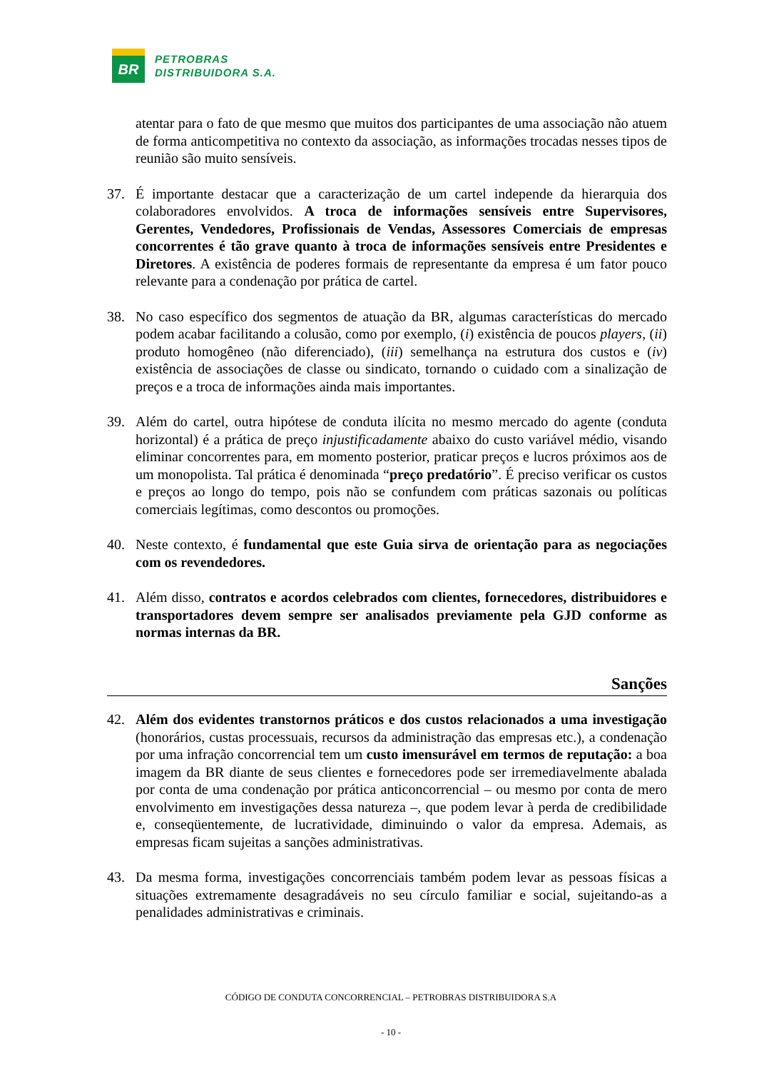BR
PETROBRAS
DISTRIBUIDORA S.A.
atentar para o fato de que mesmo que muitos dos participantes de uma associação não atuem de forma anticompetitiva no contexto da associação, as informações trocadas nesses tipos de reunião são muito sensíveis.
37. É importante destacar que a caracterização de um cartel independe da hierarquia dos colaboradores envolvidos. A troca de informações sensíveis entre Supervisores, Gerentes, Vendedores, Profissionais de Vendas, Assessores Comerciais de empresas concorrentes é tão grave quanto à troca de informações sensíveis entre Presidentes e Diretores. A existência de poderes formais de representante da empresa é um fator pouco relevante para a condenação por prática de cartel.
38. No caso específico dos segmentos de atuação da BR, algumas características do mercado podem acabar facilitando a colusão, como por exemplo, (i) existência de poucos players, (ii) produto homogêneo (não diferenciado), (iii) semelhança na estrutura dos custos e (iv) existência de associações de classe ou sindicato, tornando o cuidado com a sinalização de preços e a troca de informações ainda mais importantes.
39. Além do cartel, outra hipótese de conduta ilícita no mesmo mercado do agente (conduta horizontal) é a prática de preço injustificadamente abaixo do custo variável médio, visando eliminar concorrentes para, em momento posterior, praticar preços e lucros próximos aos de um monopolista. Tal prática é denominada “preço predatório”. É preciso verificar os custos e preços ao longo do tempo, pois não se confundem com práticas sazonais ou políticas comerciais legítimas, como descontos ou promoções.
40. Neste contexto, é fundamental que este Guia sirva de orientação para as negociações com os revendedores.
41. Além disso, contratos e acordos celebrados com clientes, fornecedores, distribuidores e transportadores devem sempre ser analisados previamente pela GJD conforme as normas internas da BR.
Sanções
42. Além dos evidentes transtornos práticos e dos custos relacionados a uma investigação (honorários, custas processuais, recursos da administração das empresas etc.), a condenação por uma infração concorrencial tem um custo imensurável em termos de reputação: a boa imagem da BR diante de seus clientes e fornecedores pode ser irremediavelmente abalada por conta de uma condenação por prática anticoncorrencial – ou mesmo por conta de mero envolvimento em investigações dessa natureza –, que podem levar à perda de credibilidade e, conseqüentemente, de lucratividade, diminuindo o valor da empresa. Ademais, as empresas ficam sujeitas a sanções administrativas.
43. Da mesma forma, investigações concorrenciais também podem levar as pessoas físicas a situações extremamente desagradáveis no seu círculo familiar e social, sujeitando-as a penalidades administrativas e criminais.
CÓDIGO DE CONDUTA CONCORRENCIAL – PETROBRAS DISTRIBUIDORA S.A
- 10 -